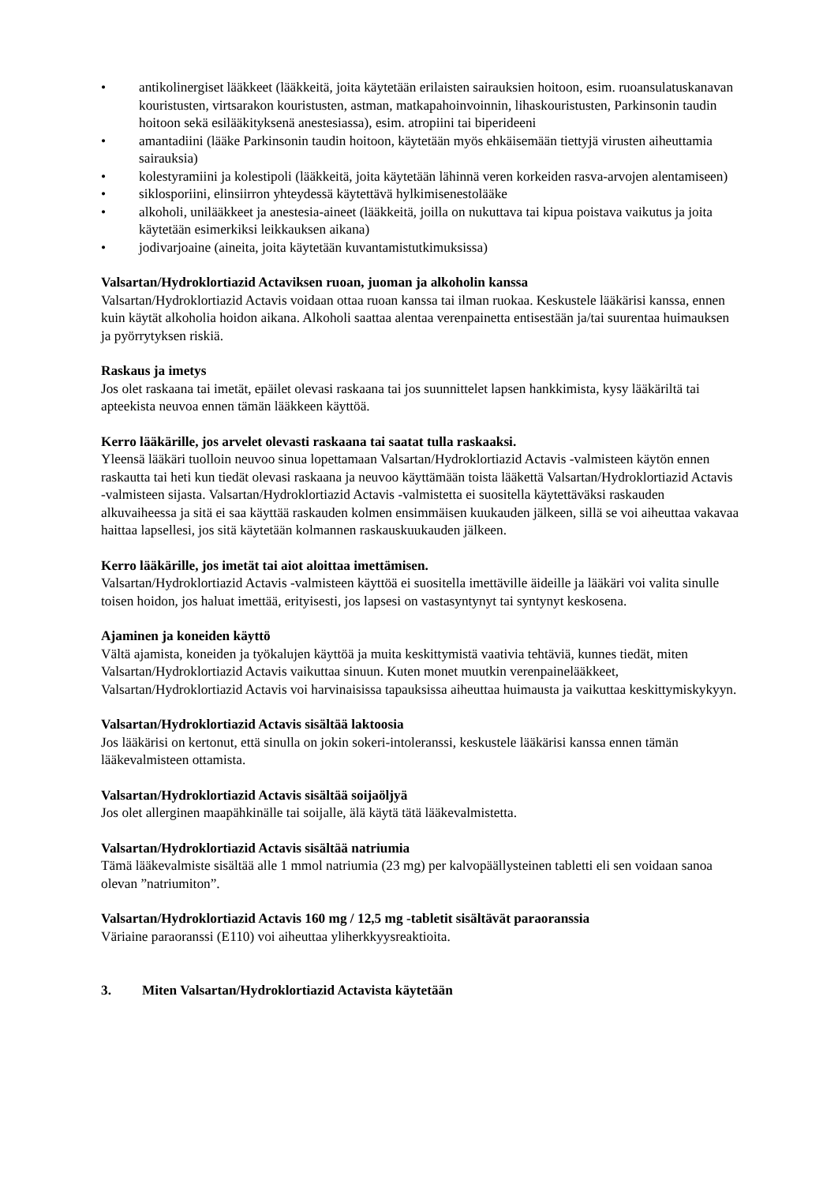• antikolinergiset lääkkeet (lääkkeitä, joita käytetään erilaisten sairauksien hoitoon, esim. ruoansulatuskanavan kouristusten, virtsarakon kouristusten, astman, matkapahoinvoinnin, lihaskouristusten, Parkinsonin taudin hoitoon sekä esilääkityksenä anestesiassa), esim. atropiini tai biperideeni
• amantadiini (lääke Parkinsonin taudin hoitoon, käytetään myös ehkäisemään tiettyjä virusten aiheuttamia sairauksia)
• kolestyramiini ja kolestipoli (lääkkeitä, joita käytetään lähinnä veren korkeiden rasva-arvojen alentamiseen)
• siklosporiini, elinsiirron yhteydessä käytettävä hylkimisenestolääke
• alkoholi, unilääkkeet ja anestesia-aineet (lääkkeitä, joilla on nukuttava tai kipua poistava vaikutus ja joita käytetään esimerkiksi leikkauksen aikana)
• jodivarjoaine (aineita, joita käytetään kuvantamistutkimuksissa)
Valsartan/Hydroklortiazid Actaviksen ruoan, juoman ja alkoholin kanssa
Valsartan/Hydroklortiazid Actavis voidaan ottaa ruoan kanssa tai ilman ruokaa. Keskustele lääkärisi kanssa, ennen kuin käytät alkoholia hoidon aikana. Alkoholi saattaa alentaa verenpainetta entisestään ja/tai suurentaa huimauksen ja pyörrytyksen riskiä.
Raskaus ja imetys
Jos olet raskaana tai imetät, epäilet olevasi raskaana tai jos suunnittelet lapsen hankkimista, kysy lääkäriltä tai apteekista neuvoa ennen tämän lääkkeen käyttöä.
Kerro lääkärille, jos arvelet olevasti raskaana tai saatat tulla raskaaksi.
Yleensä lääkäri tuolloin neuvoo sinua lopettamaan Valsartan/Hydroklortiazid Actavis -valmisteen käytön ennen raskautta tai heti kun tiedät olevasi raskaana ja neuvoo käyttämään toista lääkettä Valsartan/Hydroklortiazid Actavis -valmisteen sijasta. Valsartan/Hydroklortiazid Actavis -valmistetta ei suositella käytettäväksi raskauden alkuvaiheessa ja sitä ei saa käyttää raskauden kolmen ensimmäisen kuukauden jälkeen, sillä se voi aiheuttaa vakavaa haittaa lapsellesi, jos sitä käytetään kolmannen raskauskuukauden jälkeen.
Kerro lääkärille, jos imetät tai aiot aloittaa imettämisen.
Valsartan/Hydroklortiazid Actavis -valmisteen käyttöä ei suositella imettäville äideille ja lääkäri voi valita sinulle toisen hoidon, jos haluat imettää, erityisesti, jos lapsesi on vastasyntynyt tai syntynyt keskosena.
Ajaminen ja koneiden käyttö
Vältä ajamista, koneiden ja työkalujen käyttöä ja muita keskittymistä vaativia tehtäviä, kunnes tiedät, miten Valsartan/Hydroklortiazid Actavis vaikuttaa sinuun. Kuten monet muutkin verenpainelääkkeet, Valsartan/Hydroklortiazid Actavis voi harvinaisissa tapauksissa aiheuttaa huimausta ja vaikuttaa keskittymiskykyyn.
Valsartan/Hydroklortiazid Actavis sisältää laktoosia
Jos lääkärisi on kertonut, että sinulla on jokin sokeri-intoleranssi, keskustele lääkärisi kanssa ennen tämän lääkevalmisteen ottamista.
Valsartan/Hydroklortiazid Actavis sisältää soijaöljyä
Jos olet allerginen maapähkinälle tai soijalle, älä käytä tätä lääkevalmistetta.
Valsartan/Hydroklortiazid Actavis sisältää natriumia
Tämä lääkevalmiste sisältää alle 1 mmol natriumia (23 mg) per kalvopäällysteinen tabletti eli sen voidaan sanoa olevan ”natriumiton”.
Valsartan/Hydroklortiazid Actavis 160 mg / 12,5 mg -tabletit sisältävät paraoranssia
Väriaine paraoranssi (E110) voi aiheuttaa yliherkkyysreaktioita.
3. Miten Valsartan/Hydroklortiazid Actavista käytetään